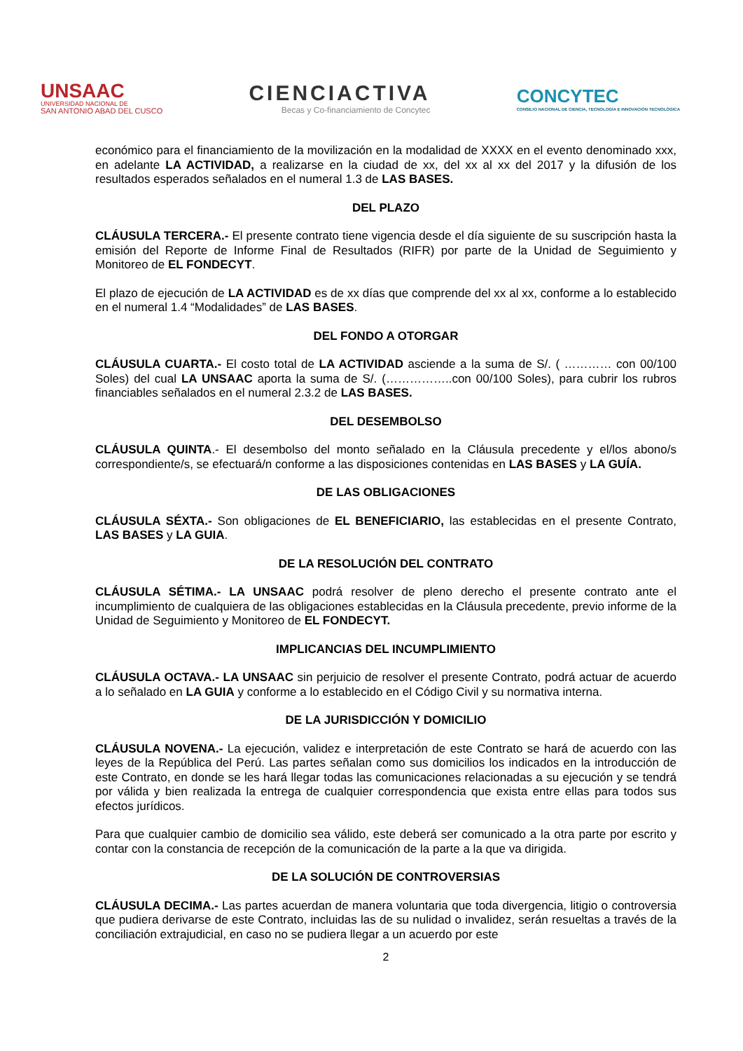UNSAAC
UNIVERSIDAD NACIONAL DE
SAN ANTONIO ABAD DEL CUSCO
CIENCIACTIVA
Becas y Co-financiamiento de Concytec
CONCYTEC
CONSEJO NACIONAL DE CIENCIA, TECNOLOGÍA E INNOVACIÓN TECNOLÓGICA
económico para el financiamiento de la movilización en la modalidad de XXXX en el evento denominado xxx, en adelante LA ACTIVIDAD, a realizarse en la ciudad de xx, del xx al xx del 2017 y la difusión de los resultados esperados señalados en el numeral 1.3 de LAS BASES.
DEL PLAZO
CLÁUSULA TERCERA.- El presente contrato tiene vigencia desde el día siguiente de su suscripción hasta la emisión del Reporte de Informe Final de Resultados (RIFR) por parte de la Unidad de Seguimiento y Monitoreo de EL FONDECYT.
El plazo de ejecución de LA ACTIVIDAD es de xx días que comprende del xx al xx, conforme a lo establecido en el numeral 1.4 “Modalidades” de LAS BASES.
DEL FONDO A OTORGAR
CLÁUSULA CUARTA.- El costo total de LA ACTIVIDAD asciende a la suma de S/. ( ………… con 00/100 Soles) del cual LA UNSAAC aporta la suma de S/. (……………..con 00/100 Soles), para cubrir los rubros financiables señalados en el numeral 2.3.2 de LAS BASES.
DEL DESEMBOLSO
CLÁUSULA QUINTA.- El desembolso del monto señalado en la Cláusula precedente y el/los abono/s correspondiente/s, se efectuará/n conforme a las disposiciones contenidas en LAS BASES y LA GUÍA.
DE LAS OBLIGACIONES
CLÁUSULA SÉXTA.- Son obligaciones de EL BENEFICIARIO, las establecidas en el presente Contrato, LAS BASES y LA GUIA.
DE LA RESOLUCIÓN DEL CONTRATO
CLÁUSULA SÉTIMA.- LA UNSAAC podrá resolver de pleno derecho el presente contrato ante el incumplimiento de cualquiera de las obligaciones establecidas en la Cláusula precedente, previo informe de la Unidad de Seguimiento y Monitoreo de EL FONDECYT.
IMPLICANCIAS DEL INCUMPLIMIENTO
CLÁUSULA OCTAVA.- LA UNSAAC sin perjuicio de resolver el presente Contrato, podrá actuar de acuerdo a lo señalado en LA GUIA y conforme a lo establecido en el Código Civil y su normativa interna.
DE LA JURISDICCIÓN Y DOMICILIO
CLÁUSULA NOVENA.- La ejecución, validez e interpretación de este Contrato se hará de acuerdo con las leyes de la República del Perú. Las partes señalan como sus domicilios los indicados en la introducción de este Contrato, en donde se les hará llegar todas las comunicaciones relacionadas a su ejecución y se tendrá por válida y bien realizada la entrega de cualquier correspondencia que exista entre ellas para todos sus efectos jurídicos.
Para que cualquier cambio de domicilio sea válido, este deberá ser comunicado a la otra parte por escrito y contar con la constancia de recepción de la comunicación de la parte a la que va dirigida.
DE LA SOLUCIÓN DE CONTROVERSIAS
CLÁUSULA DECIMA.- Las partes acuerdan de manera voluntaria que toda divergencia, litigio o controversia que pudiera derivarse de este Contrato, incluidas las de su nulidad o invalidez, serán resueltas a través de la conciliación extrajudicial, en caso no se pudiera llegar a un acuerdo por este
2